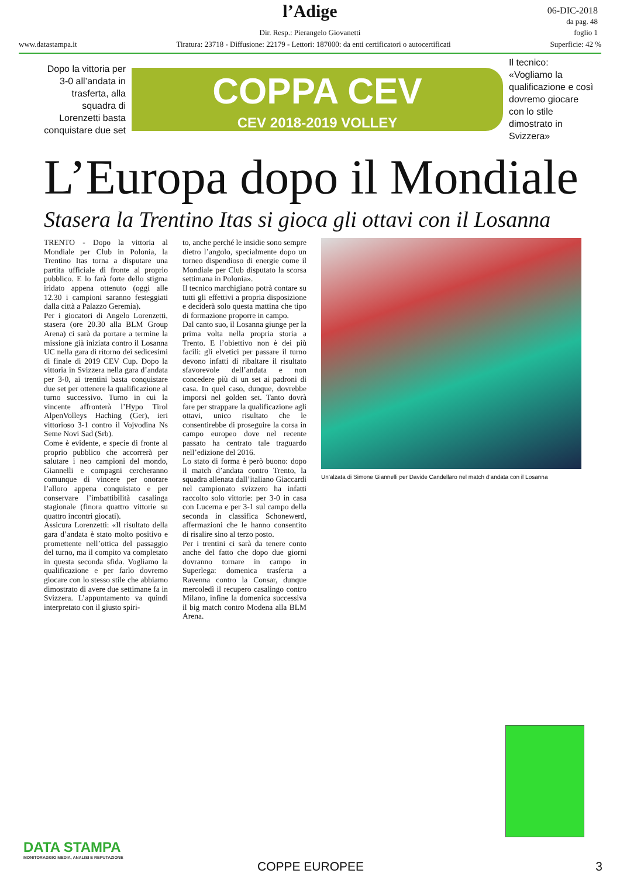l’Adige
06-DIC-2018
da pag. 48
foglio 1
Dir. Resp.: Pierangelo Giovanetti
www.datastampa.it Tiratura: 23718 - Diffusione: 22179 - Lettori: 187000: da enti certificatori o autocertificati Superficie: 42 %
Dopo la vittoria per 3-0 all’andata in trasferta, alla squadra di Lorenzetti basta conquistare due set
COPPA CEV
CEV 2018-2019 VOLLEY
Il tecnico: «Vogliamo la qualificazione e così dovremo giocare con lo stile dimostrato in Svizzera»
L’Europa dopo il Mondiale
Stasera la Trentino Itas si gioca gli ottavi con il Losanna
TRENTO - Dopo la vittoria al Mondiale per Club in Polonia, la Trentino Itas torna a disputare una partita ufficiale di fronte al proprio pubblico. E lo farà forte dello stigma iridato appena ottenuto (oggi alle 12.30 i campioni saranno festeggiati dalla città a Palazzo Geremia).
Per i giocatori di Angelo Lorenzetti, stasera (ore 20.30 alla BLM Group Arena) ci sarà da portare a termine la missione già iniziata contro il Losanna UC nella gara di ritorno dei sedicesimi di finale di 2019 CEV Cup. Dopo la vittoria in Svizzera nella gara d’andata per 3-0, ai trentini basta conquistare due set per ottenere la qualificazione al turno successivo. Turno in cui la vincente affronterà l’Hypo Tirol AlpenVolleys Haching (Ger), ieri vittorioso 3-1 contro il Vojvodina Ns Seme Novi Sad (Srb).
Come è evidente, e specie di fronte al proprio pubblico che accorrerà per salutare i neo campioni del mondo, Giannelli e compagni cercheranno comunque di vincere per onorare l’alloro appena conquistato e per conservare l’imbattibilità casalinga stagionale (finora quattro vittorie su quattro incontri giocati).
Assicura Lorenzetti: «Il risultato della gara d’andata è stato molto positivo e promettente nell’ottica del passaggio del turno, ma il compito va completato in questa seconda sfida. Vogliamo la qualificazione e per farlo dovremo giocare con lo stesso stile che abbiamo dimostrato di avere due settimane fa in Svizzera. L’appuntamento va quindi interpretato con il giusto spiri-
to, anche perché le insidie sono sempre dietro l’angolo, specialmente dopo un torneo dispendioso di energie come il Mondiale per Club disputato la scorsa settimana in Polonia».
Il tecnico marchigiano potrà contare su tutti gli effettivi a propria disposizione e deciderà solo questa mattina che tipo di formazione proporre in campo.
Dal canto suo, il Losanna giunge per la prima volta nella propria storia a Trento. E l’obiettivo non è dei più facili: gli elvetici per passare il turno devono infatti di ribaltare il risultato sfavorevole dell’andata e non concedere più di un set ai padroni di casa. In quel caso, dunque, dovrebbe imporsi nel golden set. Tanto dovrà fare per strappare la qualificazione agli ottavi, unico risultato che le consentirebbe di proseguire la corsa in campo europeo dove nel recente passato ha centrato tale traguardo nell’edizione del 2016.
Lo stato di forma è però buono: dopo il match d’andata contro Trento, la squadra allenata dall’italiano Giaccardi nel campionato svizzero ha infatti raccolto solo vittorie: per 3-0 in casa con Lucerna e per 3-1 sul campo della seconda in classifica Schonewerd, affermazioni che le hanno consentito di risalire sino al terzo posto.
Per i trentini ci sarà da tenere conto anche del fatto che dopo due giorni dovranno tornare in campo in Superlega: domenica trasferta a Ravenna contro la Consar, dunque mercoledì il recupero casalingo contro Milano, infine la domenica successiva il big match contro Modena alla BLM Arena.
Un’alzata di Simone Giannelli per Davide Candellaro nel match d’andata con il Losanna
DATA STAMPA
MONITORAGGIO MEDIA, ANALISI E REPUTAZIONE
COPPE EUROPEE 3